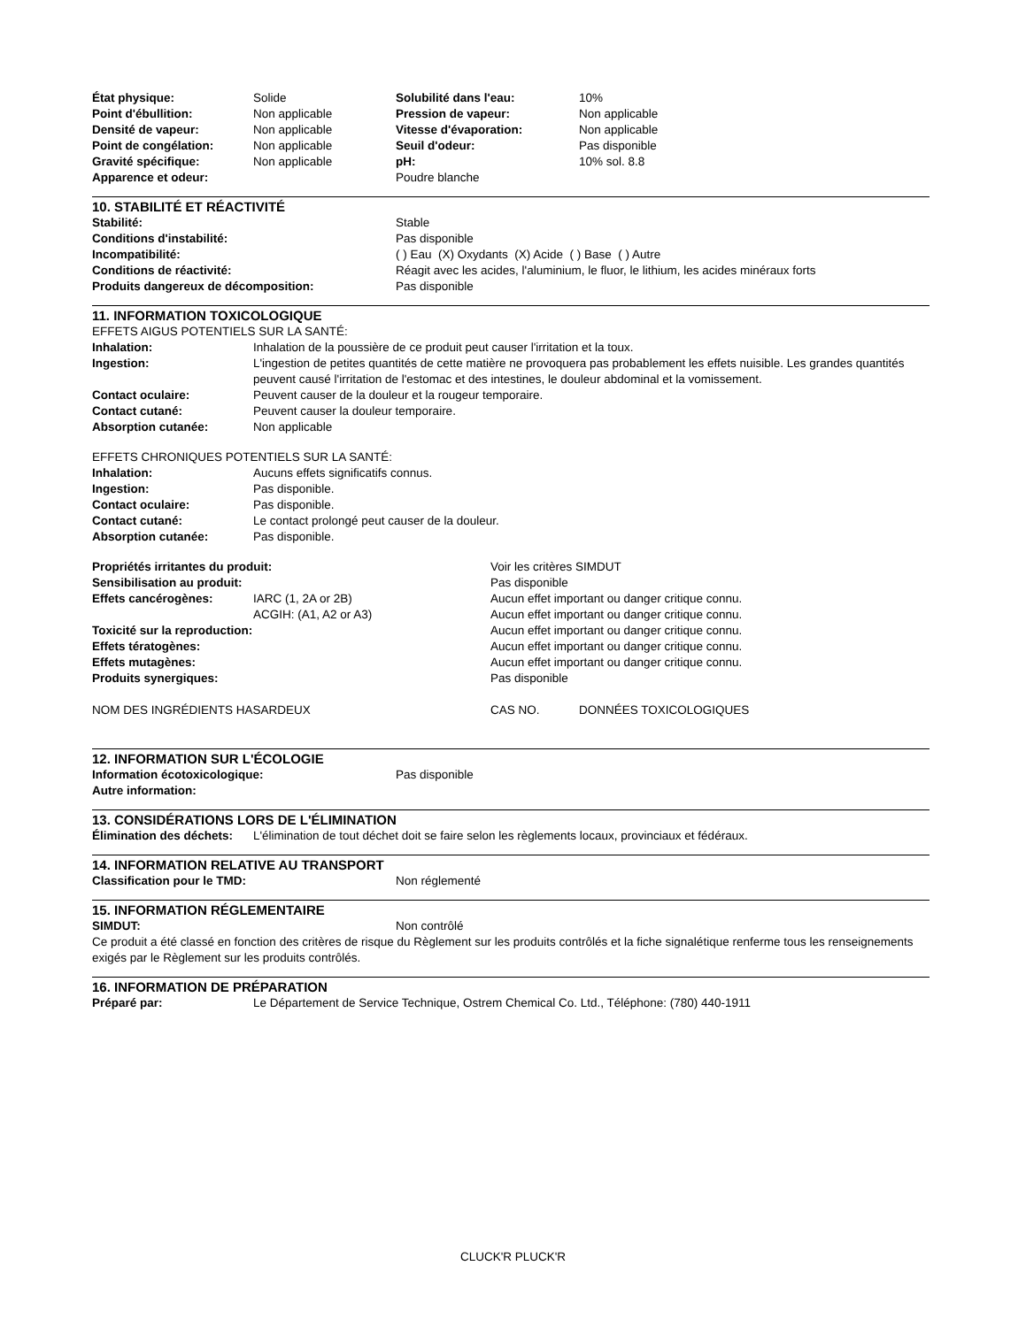| État physique: | Solide | Solubilité dans l'eau: | 10% |
| Point d'ébullition: | Non applicable | Pression de vapeur: | Non applicable |
| Densité de vapeur: | Non applicable | Vitesse d'évaporation: | Non applicable |
| Point de congélation: | Non applicable | Seuil d'odeur: | Pas disponible |
| Gravité spécifique: | Non applicable | pH: | 10% sol. 8.8 |
| Apparence et odeur: | | Poudre blanche | |
10. STABILITÉ ET RÉACTIVITÉ
| Stabilité: | Stable |
| Conditions d'instabilité: | Pas disponible |
| Incompatibilité: | ( ) Eau (X) Oxydants (X) Acide ( ) Base ( ) Autre |
| Conditions de réactivité: | Réagit avec les acides, l'aluminium, le fluor, le lithium, les acides minéraux forts |
| Produits dangereux de décomposition: | Pas disponible |
11. INFORMATION TOXICOLOGIQUE
EFFETS AIGUS POTENTIELS SUR LA SANTÉ:
| Inhalation: | Inhalation de la poussière de ce produit peut causer l'irritation et la toux. |
| Ingestion: | L'ingestion de petites quantités de cette matière ne provoquera pas probablement les effets nuisible. Les grandes quantités peuvent causé l'irritation de l'estomac et des intestines, le douleur abdominal et la vomissement. |
| Contact oculaire: | Peuvent causer de la douleur et la rougeur temporaire. |
| Contact cutané: | Peuvent causer la douleur temporaire. |
| Absorption cutanée: | Non applicable |
EFFETS CHRONIQUES POTENTIELS SUR LA SANTÉ:
| Inhalation: | Aucuns effets significatifs connus. |
| Ingestion: | Pas disponible. |
| Contact oculaire: | Pas disponible. |
| Contact cutané: | Le contact prolongé peut causer de la douleur. |
| Absorption cutanée: | Pas disponible. |
| Propriétés irritantes du produit: | | Voir les critères SIMDUT | |
| Sensibilisation au produit: | | Pas disponible | |
| Effets cancérogènes: | IARC (1, 2A or 2B) | Aucun effet important ou danger critique connu. | |
| | ACGIH: (A1, A2 or A3) | Aucun effet important ou danger critique connu. | |
| Toxicité sur la reproduction: | | Aucun effet important ou danger critique connu. | |
| Effets tératogènes: | | Aucun effet important ou danger critique connu. | |
| Effets mutagènes: | | Aucun effet important ou danger critique connu. | |
| Produits synergiques: | | Pas disponible | |
| NOM DES INGRÉDIENTS HASARDEUX | | CAS NO. | DONNÉES TOXICOLOGIQUES |
12. INFORMATION SUR L'ÉCOLOGIE
| Information écotoxicologique: | Pas disponible |
| Autre information: | |
13. CONSIDÉRATIONS LORS DE L'ÉLIMINATION
| Élimination des déchets: | L'élimination de tout déchet doit se faire selon les règlements locaux, provinciaux et fédéraux. |
14. INFORMATION RELATIVE AU TRANSPORT
| Classification pour le TMD: | Non réglementé |
15. INFORMATION RÉGLEMENTAIRE
| SIMDUT: | Non contrôlé |
Ce produit a été classé en fonction des critères de risque du Règlement sur les produits contrôlés et la fiche signalétique renferme tous les renseignements exigés par le Règlement sur les produits contrôlés.
16. INFORMATION DE PRÉPARATION
| Préparé par: | Le Département de Service Technique, Ostrem Chemical Co. Ltd., Téléphone: (780) 440-1911 |
CLUCK'R PLUCK'R